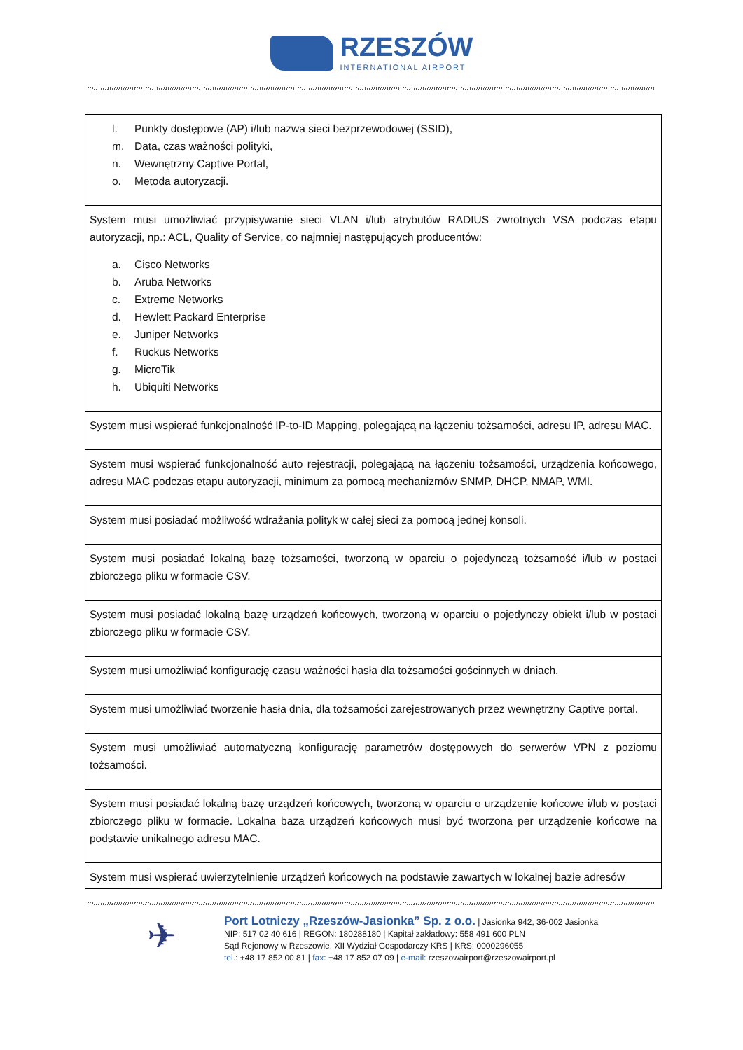RZESZÓW
INTERNATIONAL AIRPORT
| l. Punkty dostępowe (AP) i/lub nazwa sieci bezprzewodowej (SSID), m. Data, czas ważności polityki, n. Wewnętrzny Captive Portal, o. Metoda autoryzacji. |
| System musi umożliwiać przypisywanie sieci VLAN i/lub atrybutów RADIUS zwrotnych VSA podczas etapu autoryzacji, np.: ACL, Quality of Service, co najmniej następujących producentów: a. Cisco Networks b. Aruba Networks c. Extreme Networks d. Hewlett Packard Enterprise e. Juniper Networks f. Ruckus Networks g. MicroTik h. Ubiquiti Networks |
| System musi wspierać funkcjonalność IP-to-ID Mapping, polegającą na łączeniu tożsamości, adresu IP, adresu MAC. |
| System musi wspierać funkcjonalność auto rejestracji, polegającą na łączeniu tożsamości, urządzenia końcowego, adresu MAC podczas etapu autoryzacji, minimum za pomocą mechanizmów SNMP, DHCP, NMAP, WMI. |
| System musi posiadać możliwość wdrażania polityk w całej sieci za pomocą jednej konsoli. |
| System musi posiadać lokalną bazę tożsamości, tworzoną w oparciu o pojedynczą tożsamość i/lub w postaci zbiorczego pliku w formacie CSV. |
| System musi posiadać lokalną bazę urządzeń końcowych, tworzoną w oparciu o pojedynczy obiekt i/lub w postaci zbiorczego pliku w formacie CSV. |
| System musi umożliwiać konfigurację czasu ważności hasła dla tożsamości gościnnych w dniach. |
| System musi umożliwiać tworzenie hasła dnia, dla tożsamości zarejestrowanych przez wewnętrzny Captive portal. |
| System musi umożliwiać automatyczną konfigurację parametrów dostępowych do serwerów VPN z poziomu tożsamości. |
| System musi posiadać lokalną bazę urządzeń końcowych, tworzoną w oparciu o urządzenie końcowe i/lub w postaci zbiorczego pliku w formacie. Lokalna baza urządzeń końcowych musi być tworzona per urządzenie końcowe na podstawie unikalnego adresu MAC. |
| System musi wspierać uwierzytelnienie urządzeń końcowych na podstawie zawartych w lokalnej bazie adresów |
✈
Port Lotniczy „Rzeszów-Jasionka” Sp. z o.o. | Jasionka 942, 36-002 Jasionka
NIP: 517 02 40 616 | REGON: 180288180 | Kapitał zakładowy: 558 491 600 PLN
Sąd Rejonowy w Rzeszowie, XII Wydział Gospodarczy KRS | KRS: 0000296055
tel.: +48 17 852 00 81 | fax: +48 17 852 07 09 | e-mail: rzeszowairport@rzeszowairport.pl